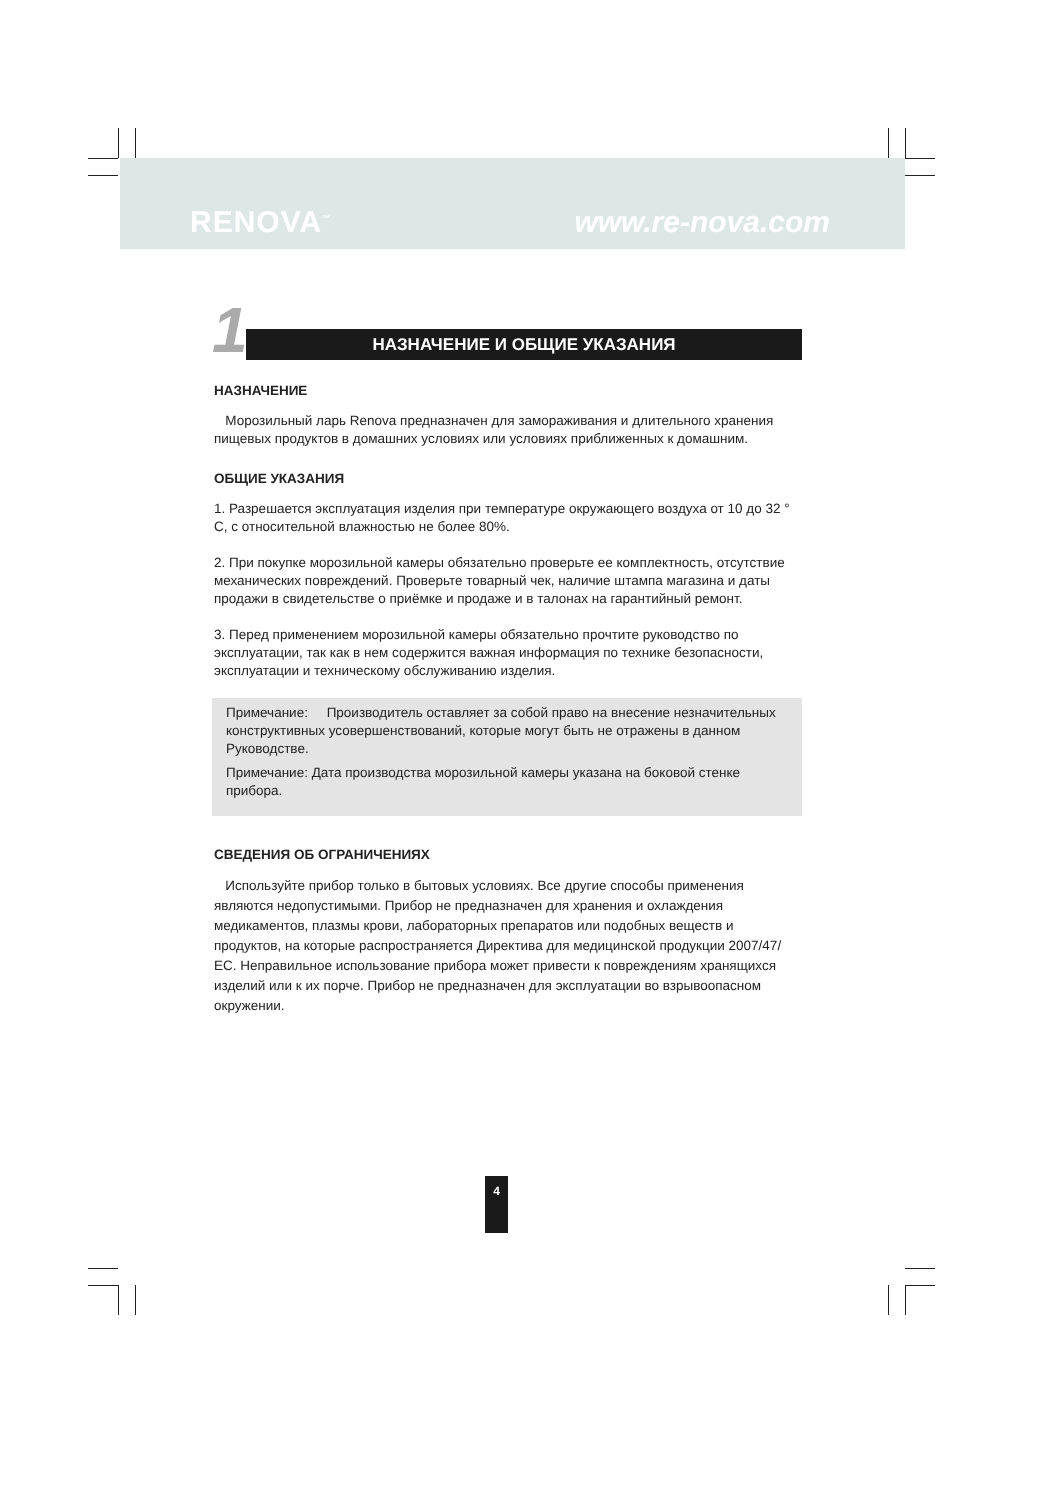RENOVA<sup>™</sup> www.re-nova.com
1
НАЗНАЧЕНИЕ И ОБЩИЕ УКАЗАНИЯ
НАЗНАЧЕНИЕ
Морозильный ларь Renova предназначен для замораживания и длительного хранения пищевых продуктов в домашних условиях или условиях приближенных к домашним.
ОБЩИЕ УКАЗАНИЯ
1. Разрешается эксплуатация изделия при температуре окружающего воздуха от 10 до 32 ° С, с относительной влажностью не более 80%.
2. При покупке морозильной камеры обязательно проверьте ее комплектность, отсутствие механических повреждений. Проверьте товарный чек, наличие штампа магазина и даты продажи в свидетельстве о приёмке и продаже и в талонах на гарантийный ремонт.
3. Перед применением морозильной камеры обязательно прочтите руководство по эксплуатации, так как в нем содержится важная информация по технике безопасности, эксплуатации и техническому обслуживанию изделия.
Примечание: Производитель оставляет за собой право на внесение незначительных конструктивных усовершенствований, которые могут быть не отражены в данном Руководстве.
Примечание: Дата производства морозильной камеры указана на боковой стенке прибора.
СВЕДЕНИЯ ОБ ОГРАНИЧЕНИЯХ
Используйте прибор только в бытовых условиях. Все другие способы применения являются недопустимыми. Прибор не предназначен для хранения и охлаждения медикаментов, плазмы крови, лабораторных препаратов или подобных веществ и продуктов, на которые распространяется Директива для медицинской продукции 2007/47/ЕС. Неправильное использование прибора может привести к повреждениям хранящихся изделий или к их порче. Прибор не предназначен для эксплуатации во взрывоопасном окружении.
4